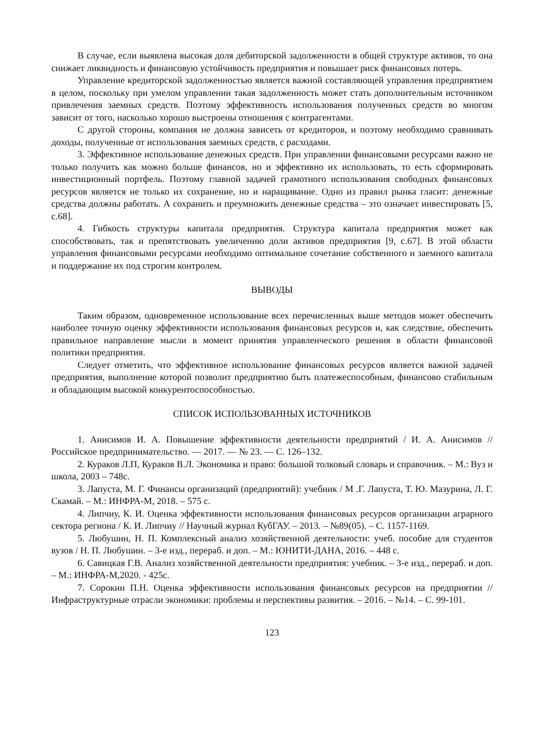В случае, если выявлена высокая доля дебиторской задолженности в общей структуре активов, то она снижает ликвидность и финансовую устойчивость предприятия и повышает риск финансовых потерь.
Управление кредиторской задолженностью является важной составляющей управления предприятием в целом, поскольку при умелом управлении такая задолженность может стать дополнительным источником привлечения заемных средств. Поэтому эффективность использования полученных средств во многом зависит от того, насколько хорошо выстроены отношения с контрагентами.
С другой стороны, компания не должна зависеть от кредиторов, и поэтому необходимо сравнивать доходы, полученные от использования заемных средств, с расходами.
3. Эффективное использование денежных средств. При управлении финансовыми ресурсами важно не только получить как можно больше финансов, но и эффективно их использовать, то есть сформировать инвестиционный портфель. Поэтому главной задачей грамотного использования свободных финансовых ресурсов является не только их сохранение, но и наращивание. Одно из правил рынка гласит: денежные средства должны работать. А сохранить и преумножить денежные средства – это означает инвестировать [5, с.68].
4. Гибкость структуры капитала предприятия. Структура капитала предприятия может как способствовать, так и препятствовать увеличению доли активов предприятия [9, с.67]. В этой области управления финансовыми ресурсами необходимо оптимальное сочетание собственного и заемного капитала и поддержание их под строгим контролем.
ВЫВОДЫ
Таким образом, одновременное использование всех перечисленных выше методов может обеспечить наиболее точную оценку эффективности использования финансовых ресурсов и, как следствие, обеспечить правильное направление мысли в момент принятия управленческого решения в области финансовой политики предприятия.
Следует отметить, что эффективное использование финансовых ресурсов является важной задачей предприятия, выполнение которой позволит предприятию быть платежеспособным, финансово стабильным и обладающим высокой конкурентоспособностью.
СПИСОК ИСПОЛЬЗОВАННЫХ ИСТОЧНИКОВ
1. Анисимов И. А. Повышение эффективности деятельности предприятий / И. А. Анисимов // Российское предпринимательство. — 2017. — № 23. — С. 126–132.
2. Кураков Л.П, Кураков В.Л. Экономика и право: большой толковый словарь и справочник. – М.: Вуз и школа, 2003 – 748с.
3. Лапуста, М. Г. Финансы организаций (предприятий): учебник / М .Г. Лапуста, Т. Ю. Мазурина, Л. Г. Скамай. – М.: ИНФРА-М, 2018. – 575 с.
4. Липчиу, К. И. Оценка эффективности использования финансовых ресурсов организации аграрного сектора региона / К. И. Липчиу // Научный журнал КубГАУ. – 2013. – №89(05). – С. 1157-1169.
5. Любушин, Н. П. Комплексный анализ хозяйственной деятельности: учеб. пособие для студентов вузов / Н. П. Любушин. – 3-е изд., перераб. и доп. – М.: ЮНИТИ-ДАНА, 2016. – 448 с.
6. Савицкая Г.В. Анализ хозяйственной деятельности предприятия: учебник. – 3-е изд., перераб. и доп. – М.: ИНФРА-М,2020. - 425с.
7. Сорокин П.Н. Оценка эффективности использования финансовых ресурсов на предприятии // Инфраструктурные отрасли экономики: проблемы и перспективы развития. – 2016. – №14. – С. 99-101.
123